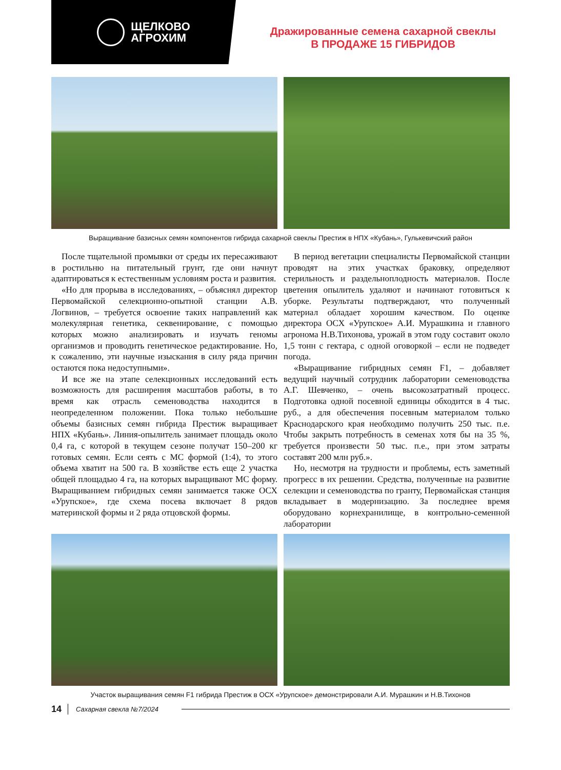ЩЕЛКОВО
АГРОХИМ
Дражированные семена сахарной свеклы
В ПРОДАЖЕ 15 ГИБРИДОВ
Выращивание базисных семян компонентов гибрида сахарной свеклы Престиж в НПХ «Кубань», Гулькевичский район
После тщательной промывки от среды их пересаживают в ростильню на питательный грунт, где они начнут адаптироваться к естественным условиям роста и развития.
«Но для прорыва в исследованиях, – объяснял директор Первомайской селекционно-опытной станции А.В. Логвинов, – требуется освоение таких направлений как молекулярная генетика, секвенирование, с помощью которых можно анализировать и изучать геномы организмов и проводить генетическое редактирование. Но, к сожалению, эти научные изыскания в силу ряда причин остаются пока недоступными».
И все же на этапе селекционных исследований есть возможность для расширения масштабов работы, в то время как отрасль семеноводства находится в неопределенном положении. Пока только небольшие объемы базисных семян гибрида Престиж выращивает НПХ «Кубань». Линия-опылитель занимает площадь около 0,4 га, с которой в текущем сезоне получат 150–200 кг готовых семян. Если сеять с МС формой (1:4), то этого объема хватит на 500 га. В хозяйстве есть еще 2 участка общей площадью 4 га, на которых выращивают МС форму. Выращиванием гибридных семян занимается также ОСХ «Урупское», где схема посева включает 8 рядов материнской формы и 2 ряда отцовской формы.
В период вегетации специалисты Первомайской станции проводят на этих участках браковку, определяют стерильность и раздельноплодность материалов. После цветения опылитель удаляют и начинают готовиться к уборке. Результаты подтверждают, что полученный материал обладает хорошим качеством. По оценке директора ОСХ «Урупское» А.И. Мурашкина и главного агронома Н.В.Тихонова, урожай в этом году составит около 1,5 тонн с гектара, с одной оговоркой – если не подведет погода.
«Выращивание гибридных семян F1, – добавляет ведущий научный сотрудник лаборатории семеноводства А.Г. Шевченко, – очень высокозатратный процесс. Подготовка одной посевной единицы обходится в 4 тыс. руб., а для обеспечения посевным материалом только Краснодарского края необходимо получить 250 тыс. п.е. Чтобы закрыть потребность в семенах хотя бы на 35 %, требуется произвести 50 тыс. п.е., при этом затраты составят 200 млн руб.».
Но, несмотря на трудности и проблемы, есть заметный прогресс в их решении. Средства, полученные на развитие селекции и семеноводства по гранту, Первомайская станция вкладывает в модернизацию. За последнее время оборудовано корнехранилище, в контрольно-семенной лаборатории
Участок выращивания семян F1 гибрида Престиж в ОСХ «Урупское» демонстрировали А.И. Мурашкин и Н.В.Тихонов
14 Сахарная свекла №7/2024